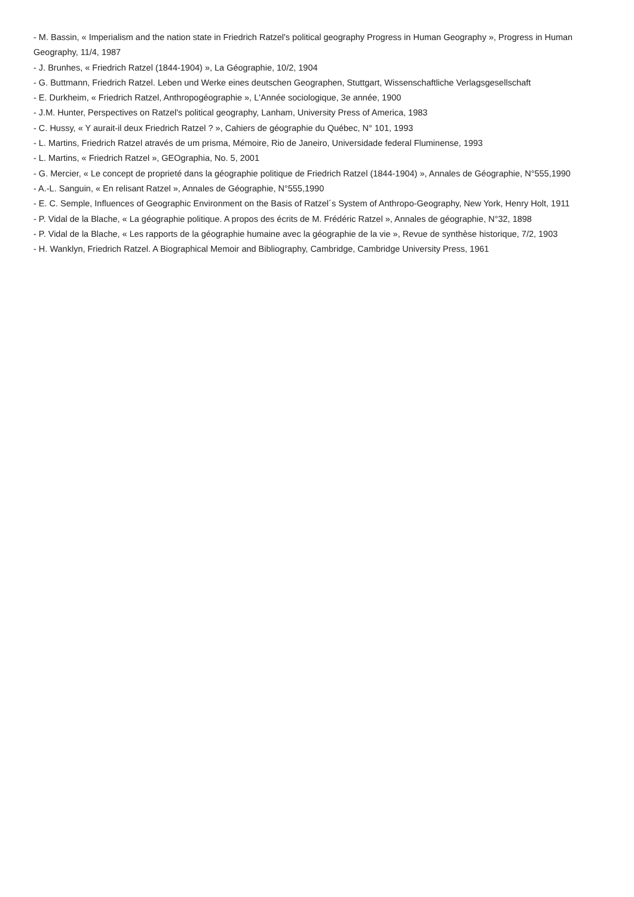- M. Bassin, « Imperialism and the nation state in Friedrich Ratzel's political geography Progress in Human Geography », Progress in Human Geography, 11/4, 1987
- J. Brunhes, « Friedrich Ratzel (1844-1904) », La Géographie, 10/2, 1904
- G. Buttmann, Friedrich Ratzel. Leben und Werke eines deutschen Geographen, Stuttgart, Wissenschaftliche Verlagsgesellschaft
- E. Durkheim, « Friedrich Ratzel, Anthropogéographie », L'Année sociologique, 3e année, 1900
- J.M. Hunter, Perspectives on Ratzel's political geography, Lanham, University Press of America, 1983
- C. Hussy, « Y aurait-il deux Friedrich Ratzel ? », Cahiers de géographie du Québec, N° 101, 1993
- L. Martins, Friedrich Ratzel através de um prisma, Mémoire, Rio de Janeiro, Universidade federal Fluminense, 1993
- L. Martins, « Friedrich Ratzel », GEOgraphia, No. 5, 2001
- G. Mercier, « Le concept de proprieté dans la géographie politique de Friedrich Ratzel (1844-1904) », Annales de Géographie, N°555,1990
- A.-L. Sanguin, « En relisant Ratzel », Annales de Géographie, N°555,1990
- E. C. Semple, Influences of Geographic Environment on the Basis of Ratzel´s System of Anthropo-Geography, New York, Henry Holt, 1911
- P. Vidal de la Blache, « La géographie politique. A propos des écrits de M. Frédéric Ratzel », Annales de géographie, N°32, 1898
- P. Vidal de la Blache, « Les rapports de la géographie humaine avec la géographie de la vie », Revue de synthèse historique, 7/2, 1903
- H. Wanklyn, Friedrich Ratzel. A Biographical Memoir and Bibliography, Cambridge, Cambridge University Press, 1961